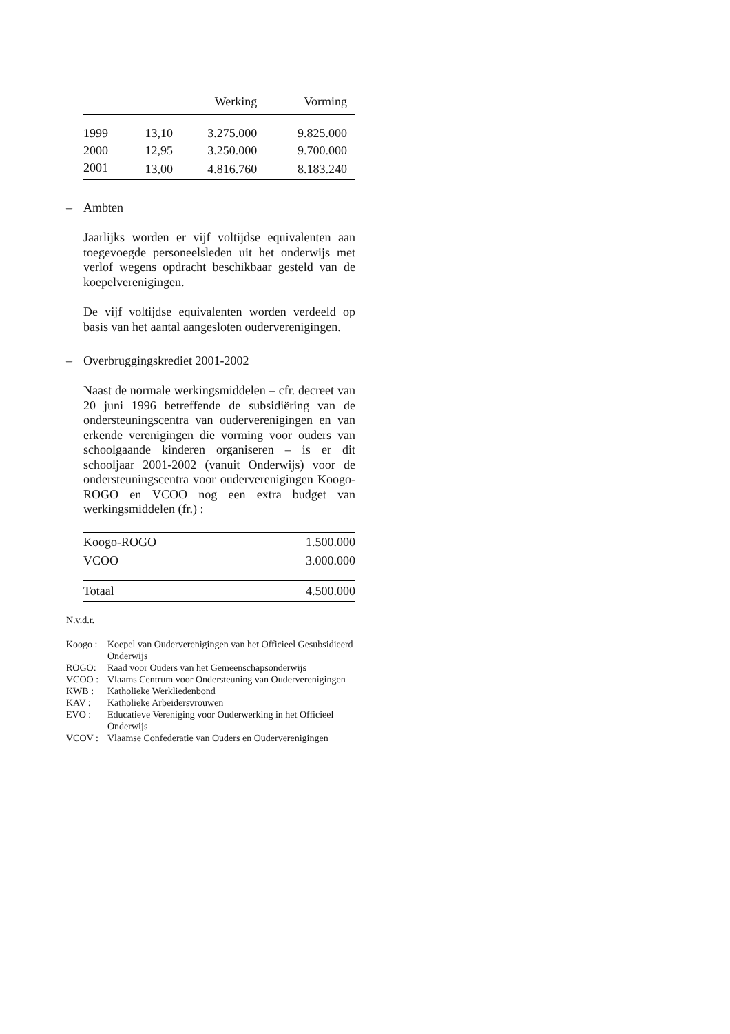| | | Werking | Vorming |
| --- | --- | --- | --- |
| 1999 | 13,10 | 3.275.000 | 9.825.000 |
| 2000 | 12,95 | 3.250.000 | 9.700.000 |
| 2001 | 13,00 | 4.816.760 | 8.183.240 |
– Ambten
Jaarlijks worden er vijf voltijdse equivalenten aan toegevoegde personeelsleden uit het onderwijs met verlof wegens opdracht beschikbaar gesteld van de koepelverenigingen.
De vijf voltijdse equivalenten worden verdeeld op basis van het aantal aangesloten oudervere­nigingen.
– Overbruggingskrediet 2001-2002
Naast de normale werkingsmiddelen – cfr. decreet van 20 juni 1996 betreffende de subsidiëring van de ondersteuningscentra van oudervere­nigingen en van erkende verenigingen die vorming voor ouders van schoolgaande kinderen organiseren – is er dit schooljaar 2001-2002 (vanuit Onderwijs) voor de ondersteuningscentra voor oudervere­nigingen Koogo-ROGO en VCOO nog een extra budget van werkingsmiddelen (fr.) :
| Koogo-ROGO | 1.500.000 |
| VCOO | 3.000.000 |
| Totaal | 4.500.000 |
N.v.d.r.
Koogo : Koepel van Oudervere­nigingen van het Officieel Gesubsidieerd Onderwijs
ROGO: Raad voor Ouders van het Gemeenschapsonderwijs
VCOO : Vlaams Centrum voor Ondersteuning van Oudervere­nigingen
KWB : Katholieke Werkliedenbond
KAV : Katholieke Arbeidersvrouwen
EVO : Educatieve Vereniging voor Ouderwerking in het Officieel Onderwijs
VCOV : Vlaamse Confederatie van Ouders en Oudervere­nigingen